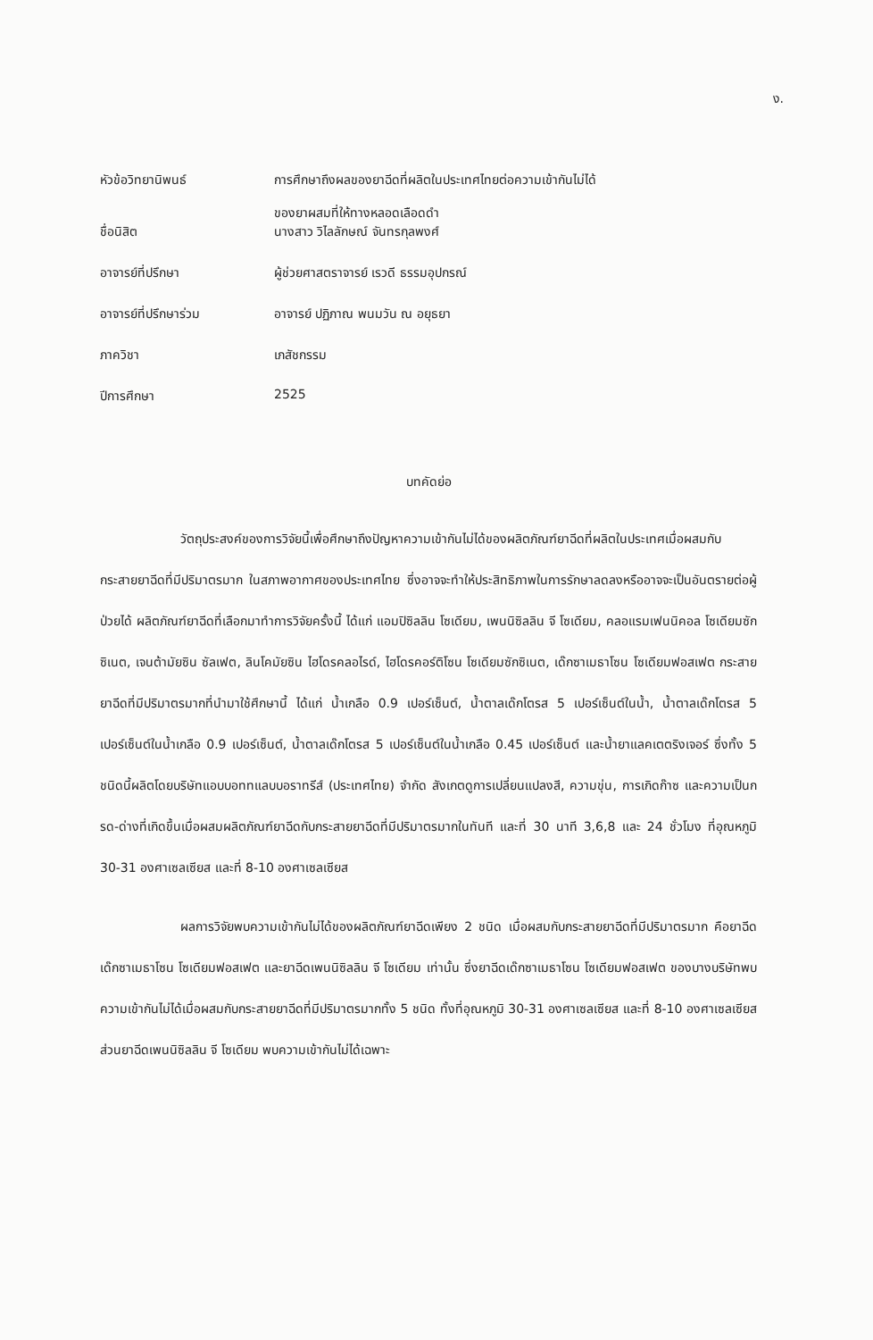ง.
| หัวข้อวิทยานิพนธ์ | การศึกษาถึงผลของยาฉีดที่ผลิตในประเทศไทยต่อความเข้ากันไม่ได้ ของยาผสมที่ให้ทางหลอดเลือดดำ |
| ชื่อนิสิต | นางสาว วิไลลักษณ์ จันทรกุลพงศ์ |
| อาจารย์ที่ปรึกษา | ผู้ช่วยศาสตราจารย์ เรวดี ธรรมอุปกรณ์ |
| อาจารย์ที่ปรึกษาร่วม | อาจารย์ ปฏิภาณ พนมวัน ณ อยุธยา |
| ภาควิชา | เภสัชกรรม |
| ปีการศึกษา | 2525 |
บทคัดย่อ
วัตถุประสงค์ของการวิจัยนี้เพื่อศึกษาถึงปัญหาความเข้ากันไม่ได้ของผลิตภัณฑ์ยาฉีดที่ผลิตในประเทศเมื่อผสมกับกระสายยาฉีดที่มีปริมาตรมาก ในสภาพอากาศของประเทศไทย ซึ่งอาจจะทำให้ประสิทธิภาพในการรักษาลดลงหรืออาจจะเป็นอันตรายต่อผู้ป่วยได้ ผลิตภัณฑ์ยาฉีดที่เลือกมาทำการวิจัยครั้งนี้ ได้แก่ แอมปิซิลลิน โซเดียม, เพนนิซิลลิน จี โซเดียม, คลอแรมเฟนนิคอล โซเดียมซักซิเนต, เจนต้ามัยซิน ซัลเฟต, ลินโคมัยซิน ไฮโดรคลอไรด์, ไฮโดรคอร์ติโซน โซเดียมซักซิเนต, เด๊กซาเมธาโซน โซเดียมฟอสเฟต กระสายยาฉีดที่มีปริมาตรมากที่นำมาใช้ศึกษานี้ ได้แก่ น้ำเกลือ 0.9 เปอร์เซ็นต์, น้ำตาลเด๊กโตรส 5 เปอร์เซ็นต์ในน้ำ, น้ำตาลเด๊กโตรส 5 เปอร์เซ็นต์ในน้ำเกลือ 0.9 เปอร์เซ็นต์, น้ำตาลเด๊กโตรส 5 เปอร์เซ็นต์ในน้ำเกลือ 0.45 เปอร์เซ็นต์ และน้ำยาแลคเตตริงเจอร์ ซึ่งทั้ง 5 ชนิดนี้ผลิตโดยบริษัทแอบบอททแลบบอราทรีส์ (ประเทศไทย) จำกัด สังเกตดูการเปลี่ยนแปลงสี, ความขุ่น, การเกิดก๊าซ และความเป็นกรด-ด่างที่เกิดขึ้นเมื่อผสมผลิตภัณฑ์ยาฉีดกับกระสายยาฉีดที่มีปริมาตรมากในทันที และที่ 30 นาที 3,6,8 และ 24 ชั่วโมง ที่อุณหภูมิ 30-31 องศาเซลเซียส และที่ 8-10 องศาเซลเซียส
ผลการวิจัยพบความเข้ากันไม่ได้ของผลิตภัณฑ์ยาฉีดเพียง 2 ชนิด เมื่อผสมกับกระสายยาฉีดที่มีปริมาตรมาก คือยาฉีดเด๊กซาเมธาโซน โซเดียมฟอสเฟต และยาฉีดเพนนิซิลลิน จี โซเดียม เท่านั้น ซึ่งยาฉีดเด๊กซาเมธาโซน โซเดียมฟอสเฟต ของบางบริษัทพบความเข้ากันไม่ได้เมื่อผสมกับกระสายยาฉีดที่มีปริมาตรมากทั้ง 5 ชนิด ทั้งที่อุณหภูมิ 30-31 องศาเซลเซียส และที่ 8-10 องศาเซลเซียส ส่วนยาฉีดเพนนิซิลลิน จี โซเดียม พบความเข้ากันไม่ได้เฉพาะ